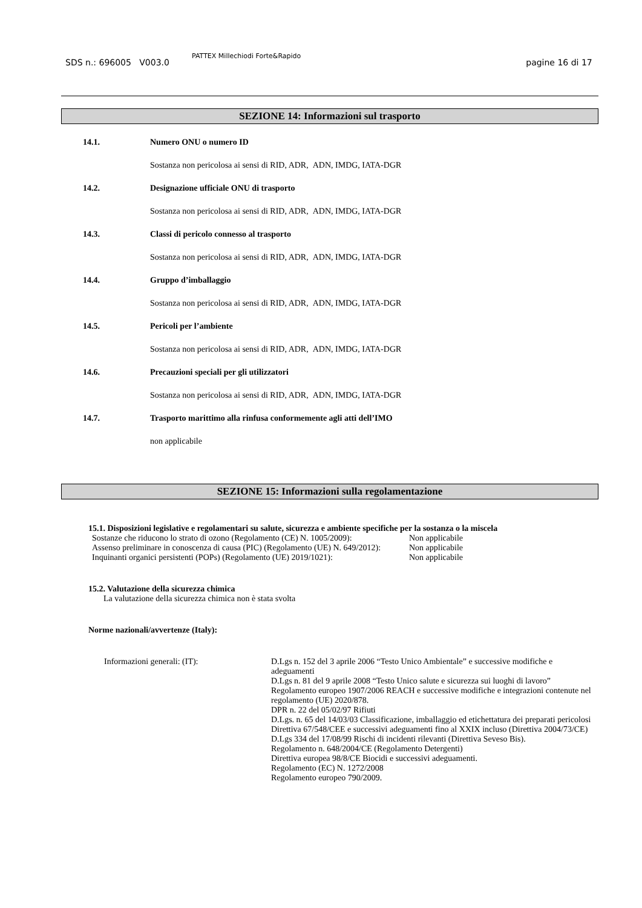SDS n.: 696005 V003.0
PATTEX Millechiodi Forte&Rapido
pagine 16 di 17
SEZIONE 14: Informazioni sul trasporto
14.1. Numero ONU o numero ID
Sostanza non pericolosa ai sensi di RID, ADR, ADN, IMDG, IATA-DGR
14.2. Designazione ufficiale ONU di trasporto
Sostanza non pericolosa ai sensi di RID, ADR, ADN, IMDG, IATA-DGR
14.3. Classi di pericolo connesso al trasporto
Sostanza non pericolosa ai sensi di RID, ADR, ADN, IMDG, IATA-DGR
14.4. Gruppo d’imballaggio
Sostanza non pericolosa ai sensi di RID, ADR, ADN, IMDG, IATA-DGR
14.5. Pericoli per l’ambiente
Sostanza non pericolosa ai sensi di RID, ADR, ADN, IMDG, IATA-DGR
14.6. Precauzioni speciali per gli utilizzatori
Sostanza non pericolosa ai sensi di RID, ADR, ADN, IMDG, IATA-DGR
14.7. Trasporto marittimo alla rinfusa conformemente agli atti dell’IMO
non applicabile
SEZIONE 15: Informazioni sulla regolamentazione
15.1. Disposizioni legislative e regolamentari su salute, sicurezza e ambiente specifiche per la sostanza o la miscela
Sostanze che riducono lo strato di ozono (Regolamento (CE) N. 1005/2009): Non applicabile
Assenso preliminare in conoscenza di causa (PIC) (Regolamento (UE) N. 649/2012): Non applicabile
Inquinanti organici persistenti (POPs) (Regolamento (UE) 2019/1021): Non applicabile
15.2. Valutazione della sicurezza chimica
La valutazione della sicurezza chimica non è stata svolta
Norme nazionali/avvertenze (Italy):
Informazioni generali: (IT): D.Lgs n. 152 del 3 aprile 2006 “Testo Unico Ambientale” e successive modifiche e adeguamenti
D.Lgs n. 81 del 9 aprile 2008 “Testo Unico salute e sicurezza sui luoghi di lavoro”
Regolamento europeo 1907/2006 REACH e successive modifiche e integrazioni contenute nel regolamento (UE) 2020/878.
DPR n. 22 del 05/02/97 Rifiuti
D.Lgs. n. 65 del 14/03/03 Classificazione, imballaggio ed etichettatura dei preparati pericolosi
Direttiva 67/548/CEE e successivi adeguamenti fino al XXIX incluso (Direttiva 2004/73/CE)
D.Lgs 334 del 17/08/99 Rischi di incidenti rilevanti (Direttiva Seveso Bis).
Regolamento n. 648/2004/CE (Regolamento Detergenti)
Direttiva europea 98/8/CE Biocidi e successivi adeguamenti.
Regolamento (EC) N. 1272/2008
Regolamento europeo 790/2009.